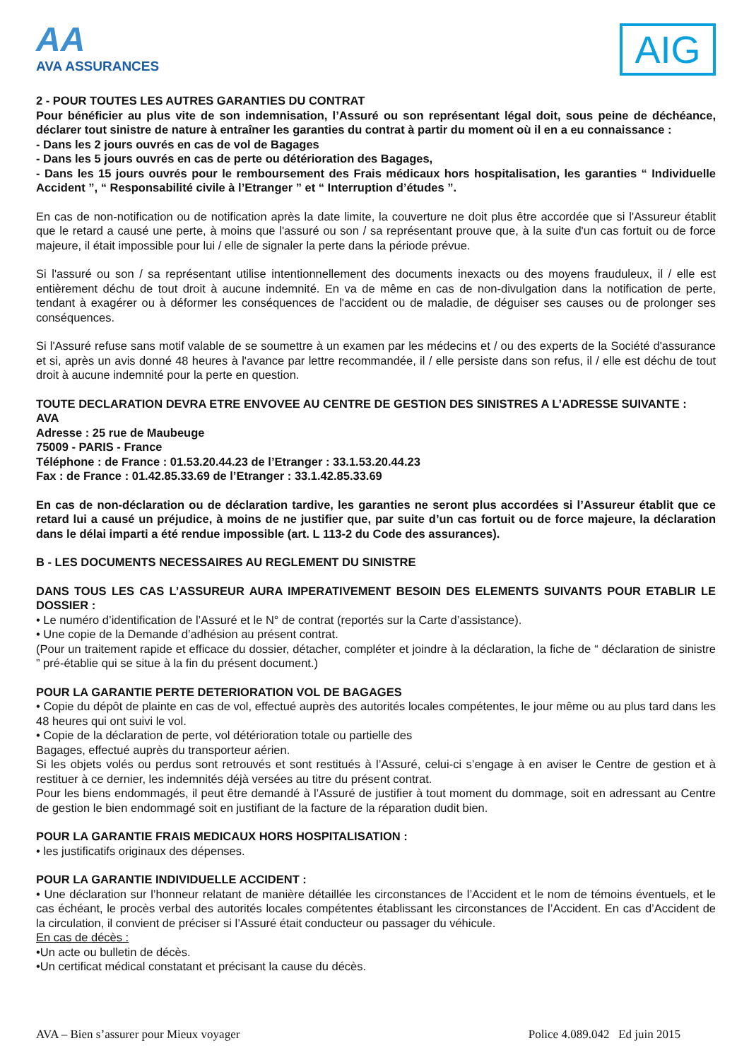AA
AVA ASSURANCES
AIG
2 - POUR TOUTES LES AUTRES GARANTIES DU CONTRAT
Pour bénéficier au plus vite de son indemnisation, l’Assuré ou son représentant légal doit, sous peine de déchéance, déclarer tout sinistre de nature à entraîner les garanties du contrat à partir du moment où il en a eu connaissance :
- Dans les 2 jours ouvrés en cas de vol de Bagages
- Dans les 5 jours ouvrés en cas de perte ou détérioration des Bagages,
- Dans les 15 jours ouvrés pour le remboursement des Frais médicaux hors hospitalisation, les garanties “ Individuelle Accident ”, “ Responsabilité civile à l’Etranger ” et “ Interruption d’études ”.
En cas de non-notification ou de notification après la date limite, la couverture ne doit plus être accordée que si l'Assureur établit que le retard a causé une perte, à moins que l'assuré ou son / sa représentant prouve que, à la suite d'un cas fortuit ou de force majeure, il était impossible pour lui / elle de signaler la perte dans la période prévue.
Si l'assuré ou son / sa représentant utilise intentionnellement des documents inexacts ou des moyens frauduleux, il / elle est entièrement déchu de tout droit à aucune indemnité. En va de même en cas de non-divulgation dans la notification de perte, tendant à exagérer ou à déformer les conséquences de l'accident ou de maladie, de déguiser ses causes ou de prolonger ses conséquences.
Si l'Assuré refuse sans motif valable de se soumettre à un examen par les médecins et / ou des experts de la Société d'assurance et si, après un avis donné 48 heures à l'avance par lettre recommandée, il / elle persiste dans son refus, il / elle est déchu de tout droit à aucune indemnité pour la perte en question.
TOUTE DECLARATION DEVRA ETRE ENVOVEE AU CENTRE DE GESTION DES SINISTRES A L’ADRESSE SUIVANTE :
AVA
Adresse : 25 rue de Maubeuge
75009 - PARIS - France
Téléphone : de France : 01.53.20.44.23 de l’Etranger : 33.1.53.20.44.23
Fax : de France : 01.42.85.33.69 de l’Etranger : 33.1.42.85.33.69
En cas de non-déclaration ou de déclaration tardive, les garanties ne seront plus accordées si l’Assureur établit que ce retard lui a causé un préjudice, à moins de ne justifier que, par suite d’un cas fortuit ou de force majeure, la déclaration dans le délai imparti a été rendue impossible (art. L 113-2 du Code des assurances).
B - LES DOCUMENTS NECESSAIRES AU REGLEMENT DU SINISTRE
DANS TOUS LES CAS L’ASSUREUR AURA IMPERATIVEMENT BESOIN DES ELEMENTS SUIVANTS POUR ETABLIR LE DOSSIER :
• Le numéro d’identification de l’Assuré et le N° de contrat (reportés sur la Carte d’assistance).
• Une copie de la Demande d’adhésion au présent contrat.
(Pour un traitement rapide et efficace du dossier, détacher, compléter et joindre à la déclaration, la fiche de “ déclaration de sinistre ” pré-établie qui se situe à la fin du présent document.)
POUR LA GARANTIE PERTE DETERIORATION VOL DE BAGAGES
• Copie du dépôt de plainte en cas de vol, effectué auprès des autorités locales compétentes, le jour même ou au plus tard dans les 48 heures qui ont suivi le vol.
• Copie de la déclaration de perte, vol détérioration totale ou partielle des
Bagages, effectué auprès du transporteur aérien.
Si les objets volés ou perdus sont retrouvés et sont restitués à l’Assuré, celui-ci s’engage à en aviser le Centre de gestion et à restituer à ce dernier, les indemnités déjà versées au titre du présent contrat.
Pour les biens endommagés, il peut être demandé à l’Assuré de justifier à tout moment du dommage, soit en adressant au Centre de gestion le bien endommagé soit en justifiant de la facture de la réparation dudit bien.
POUR LA GARANTIE FRAIS MEDICAUX HORS HOSPITALISATION :
• les justificatifs originaux des dépenses.
POUR LA GARANTIE INDIVIDUELLE ACCIDENT :
• Une déclaration sur l’honneur relatant de manière détaillée les circonstances de l’Accident et le nom de témoins éventuels, et le cas échéant, le procès verbal des autorités locales compétentes établissant les circonstances de l’Accident. En cas d’Accident de la circulation, il convient de préciser si l’Assuré était conducteur ou passager du véhicule.
En cas de décès :
•Un acte ou bulletin de décès.
•Un certificat médical constatant et précisant la cause du décès.
AVA – Bien s’assurer pour Mieux voyager Police 4.089.042 Ed juin 2015